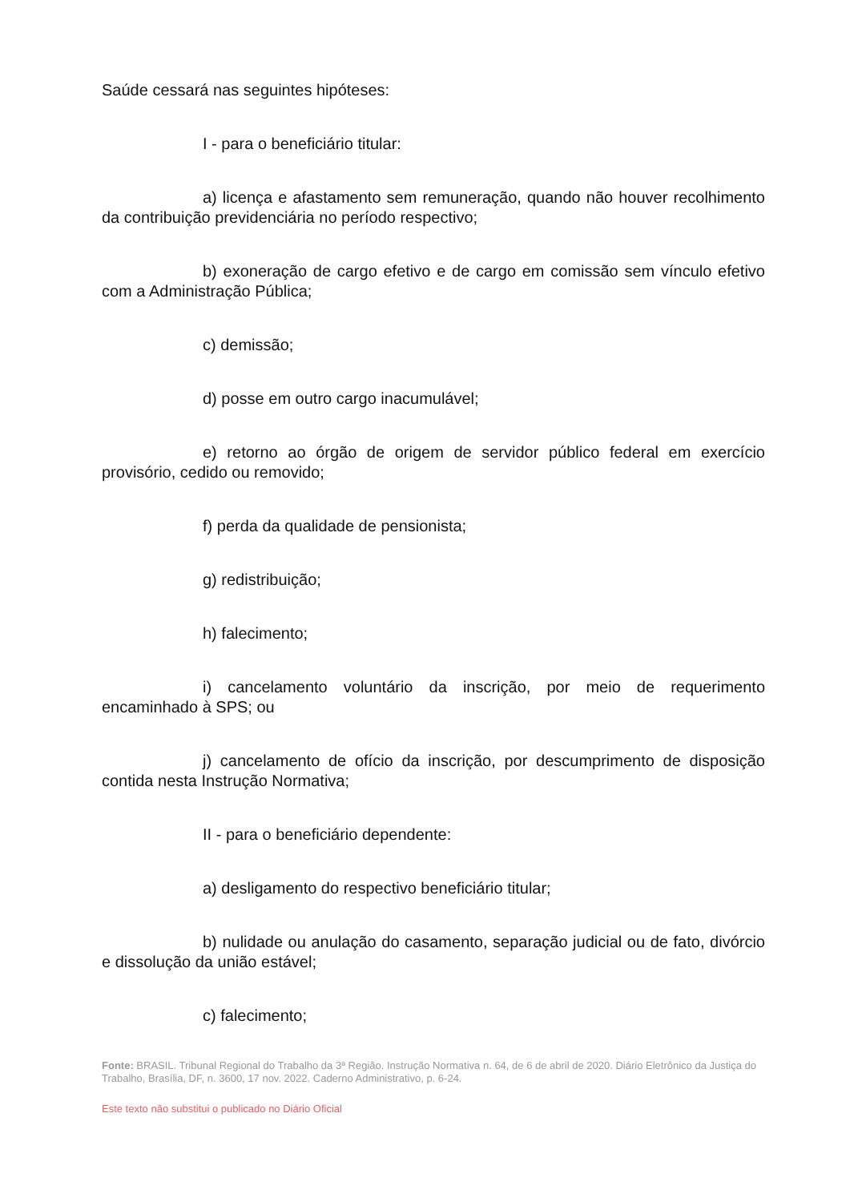Saúde cessará nas seguintes hipóteses:
I - para o beneficiário titular:
a) licença e afastamento sem remuneração, quando não houver recolhimento da contribuição previdenciária no período respectivo;
b) exoneração de cargo efetivo e de cargo em comissão sem vínculo efetivo com a Administração Pública;
c) demissão;
d) posse em outro cargo inacumulável;
e) retorno ao órgão de origem de servidor público federal em exercício provisório, cedido ou removido;
f) perda da qualidade de pensionista;
g) redistribuição;
h) falecimento;
i) cancelamento voluntário da inscrição, por meio de requerimento encaminhado à SPS; ou
j) cancelamento de ofício da inscrição, por descumprimento de disposição contida nesta Instrução Normativa;
II - para o beneficiário dependente:
a) desligamento do respectivo beneficiário titular;
b) nulidade ou anulação do casamento, separação judicial ou de fato, divórcio e dissolução da união estável;
c) falecimento;
Fonte: BRASIL. Tribunal Regional do Trabalho da 3ª Região. Instrução Normativa n. 64, de 6 de abril de 2020. Diário Eletrônico da Justiça do Trabalho, Brasília, DF, n. 3600, 17 nov. 2022. Caderno Administrativo, p. 6-24.
Este texto não substitui o publicado no Diário Oficial